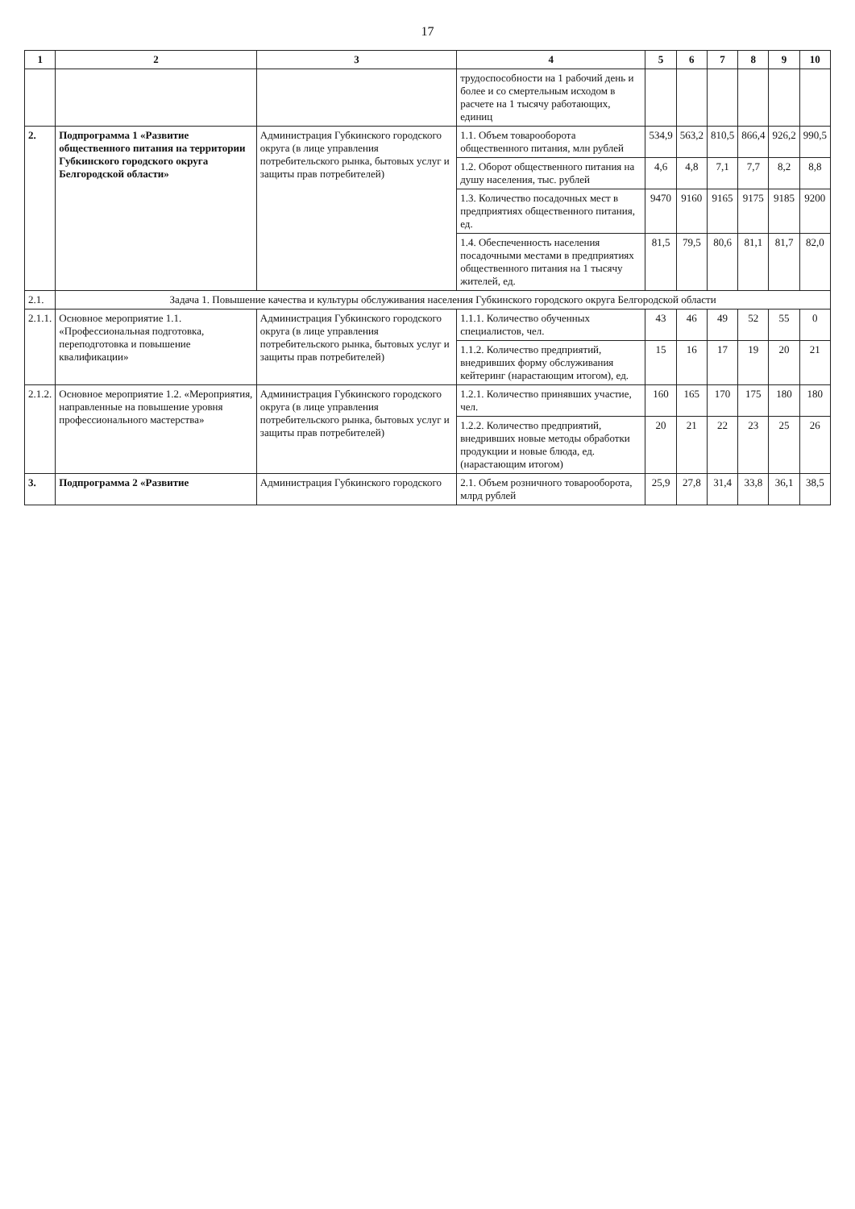17
| 1 | 2 | 3 | 4 | 5 | 6 | 7 | 8 | 9 | 10 |
| --- | --- | --- | --- | --- | --- | --- | --- | --- | --- |
| | | | трудоспособности на 1 рабочий день и более и со смертельным исходом в расчете на 1 тысячу работающих, единиц | | | | | | |
| 2. | Подпрограмма 1 «Развитие общественного питания на территории Губкинского городского округа Белгородской области» | Администрация Губкинского городского округа (в лице управления потребительского рынка, бытовых услуг и защиты прав потребителей) | 1.1. Объем товарооборота общественного питания, млн рублей | 534,9 | 563,2 | 810,5 | 866,4 | 926,2 | 990,5 |
| | | | 1.2. Оборот общественного питания на душу населения, тыс. рублей | 4,6 | 4,8 | 7,1 | 7,7 | 8,2 | 8,8 |
| | | | 1.3. Количество посадочных мест в предприятиях общественного питания, ед. | 9470 | 9160 | 9165 | 9175 | 9185 | 9200 |
| | | | 1.4. Обеспеченность населения посадочными местами в предприятиях общественного питания на 1 тысячу жителей, ед. | 81,5 | 79,5 | 80,6 | 81,1 | 81,7 | 82,0 |
| 2.1. | Задача 1. Повышение качества и культуры обслуживания населения Губкинского городского округа Белгородской области | | | | | | | | |
| 2.1.1. | Основное мероприятие 1.1. «Профессиональная подготовка, переподготовка и повышение квалификации» | Администрация Губкинского городского округа (в лице управления потребительского рынка, бытовых услуг и защиты прав потребителей) | 1.1.1. Количество обученных специалистов, чел. | 43 | 46 | 49 | 52 | 55 | 0 |
| | | | 1.1.2. Количество предприятий, внедривших форму обслуживания кейтеринг (нарастающим итогом), ед. | 15 | 16 | 17 | 19 | 20 | 21 |
| 2.1.2. | Основное мероприятие 1.2. «Мероприятия, направленные на повышение уровня профессионального мастерства» | Администрация Губкинского городского округа (в лице управления потребительского рынка, бытовых услуг и защиты прав потребителей) | 1.2.1. Количество принявших участие, чел. | 160 | 165 | 170 | 175 | 180 | 180 |
| | | | 1.2.2. Количество предприятий, внедривших новые методы обработки продукции и новые блюда, ед. (нарастающим итогом) | 20 | 21 | 22 | 23 | 25 | 26 |
| 3. | Подпрограмма 2 «Развитие | Администрация Губкинского городского | 2.1. Объем розничного товарооборота, млрд рублей | 25,9 | 27,8 | 31,4 | 33,8 | 36,1 | 38,5 |